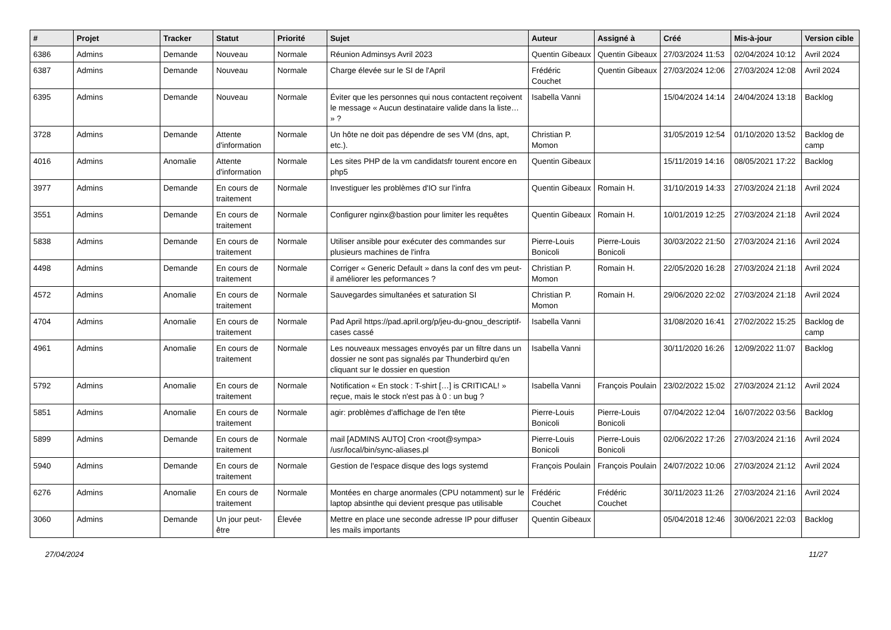| # | Projet | Tracker | Statut | Priorité | Sujet | Auteur | Assigné à | Créé | Mis-à-jour | Version cible |
| --- | --- | --- | --- | --- | --- | --- | --- | --- | --- | --- |
| 6386 | Admins | Demande | Nouveau | Normale | Réunion Adminsys Avril 2023 | Quentin Gibeaux | Quentin Gibeaux | 27/03/2024 11:53 | 02/04/2024 10:12 | Avril 2024 |
| 6387 | Admins | Demande | Nouveau | Normale | Charge élevée sur le SI de l'April | Frédéric Couchet | Quentin Gibeaux | 27/03/2024 12:06 | 27/03/2024 12:08 | Avril 2024 |
| 6395 | Admins | Demande | Nouveau | Normale | Éviter que les personnes qui nous contactent reçoivent le message « Aucun destinataire valide dans la liste… » ? | Isabella Vanni | | 15/04/2024 14:14 | 24/04/2024 13:18 | Backlog |
| 3728 | Admins | Demande | Attente d'information | Normale | Un hôte ne doit pas dépendre de ses VM (dns, apt, etc.). | Christian P. Momon | | 31/05/2019 12:54 | 01/10/2020 13:52 | Backlog de camp |
| 4016 | Admins | Anomalie | Attente d'information | Normale | Les sites PHP de la vm candidatsfr tourent encore en php5 | Quentin Gibeaux | | 15/11/2019 14:16 | 08/05/2021 17:22 | Backlog |
| 3977 | Admins | Demande | En cours de traitement | Normale | Investiguer les problèmes d'IO sur l'infra | Quentin Gibeaux | Romain H. | 31/10/2019 14:33 | 27/03/2024 21:18 | Avril 2024 |
| 3551 | Admins | Demande | En cours de traitement | Normale | Configurer nginx@bastion pour limiter les requêtes | Quentin Gibeaux | Romain H. | 10/01/2019 12:25 | 27/03/2024 21:18 | Avril 2024 |
| 5838 | Admins | Demande | En cours de traitement | Normale | Utiliser ansible pour exécuter des commandes sur plusieurs machines de l'infra | Pierre-Louis Bonicoli | Pierre-Louis Bonicoli | 30/03/2022 21:50 | 27/03/2024 21:16 | Avril 2024 |
| 4498 | Admins | Demande | En cours de traitement | Normale | Corriger « Generic Default » dans la conf des vm peut-il améliorer les peformances ? | Christian P. Momon | Romain H. | 22/05/2020 16:28 | 27/03/2024 21:18 | Avril 2024 |
| 4572 | Admins | Anomalie | En cours de traitement | Normale | Sauvegardes simultanées et saturation SI | Christian P. Momon | Romain H. | 29/06/2020 22:02 | 27/03/2024 21:18 | Avril 2024 |
| 4704 | Admins | Anomalie | En cours de traitement | Normale | Pad April https://pad.april.org/p/jeu-du-gnou_descriptif-cases cassé | Isabella Vanni | | 31/08/2020 16:41 | 27/02/2022 15:25 | Backlog de camp |
| 4961 | Admins | Anomalie | En cours de traitement | Normale | Les nouveaux messages envoyés par un filtre dans un dossier ne sont pas signalés par Thunderbird qu'en cliquant sur le dossier en question | Isabella Vanni | | 30/11/2020 16:26 | 12/09/2022 11:07 | Backlog |
| 5792 | Admins | Anomalie | En cours de traitement | Normale | Notification « En stock : T-shirt […] is CRITICAL! » reçue, mais le stock n'est pas à 0 : un bug ? | Isabella Vanni | François Poulain | 23/02/2022 15:02 | 27/03/2024 21:12 | Avril 2024 |
| 5851 | Admins | Anomalie | En cours de traitement | Normale | agir: problèmes d'affichage de l'en tête | Pierre-Louis Bonicoli | Pierre-Louis Bonicoli | 07/04/2022 12:04 | 16/07/2022 03:56 | Backlog |
| 5899 | Admins | Demande | En cours de traitement | Normale | mail [ADMINS AUTO] Cron <root@sympa> /usr/local/bin/sync-aliases.pl | Pierre-Louis Bonicoli | Pierre-Louis Bonicoli | 02/06/2022 17:26 | 27/03/2024 21:16 | Avril 2024 |
| 5940 | Admins | Demande | En cours de traitement | Normale | Gestion de l'espace disque des logs systemd | François Poulain | François Poulain | 24/07/2022 10:06 | 27/03/2024 21:12 | Avril 2024 |
| 6276 | Admins | Anomalie | En cours de traitement | Normale | Montées en charge anormales (CPU notamment) sur le laptop absinthe qui devient presque pas utilisable | Frédéric Couchet | Frédéric Couchet | 30/11/2023 11:26 | 27/03/2024 21:16 | Avril 2024 |
| 3060 | Admins | Demande | Un jour peut-être | Élevée | Mettre en place une seconde adresse IP pour diffuser les mails importants | Quentin Gibeaux | | 05/04/2018 12:46 | 30/06/2021 22:03 | Backlog |
27/04/2024 11/27